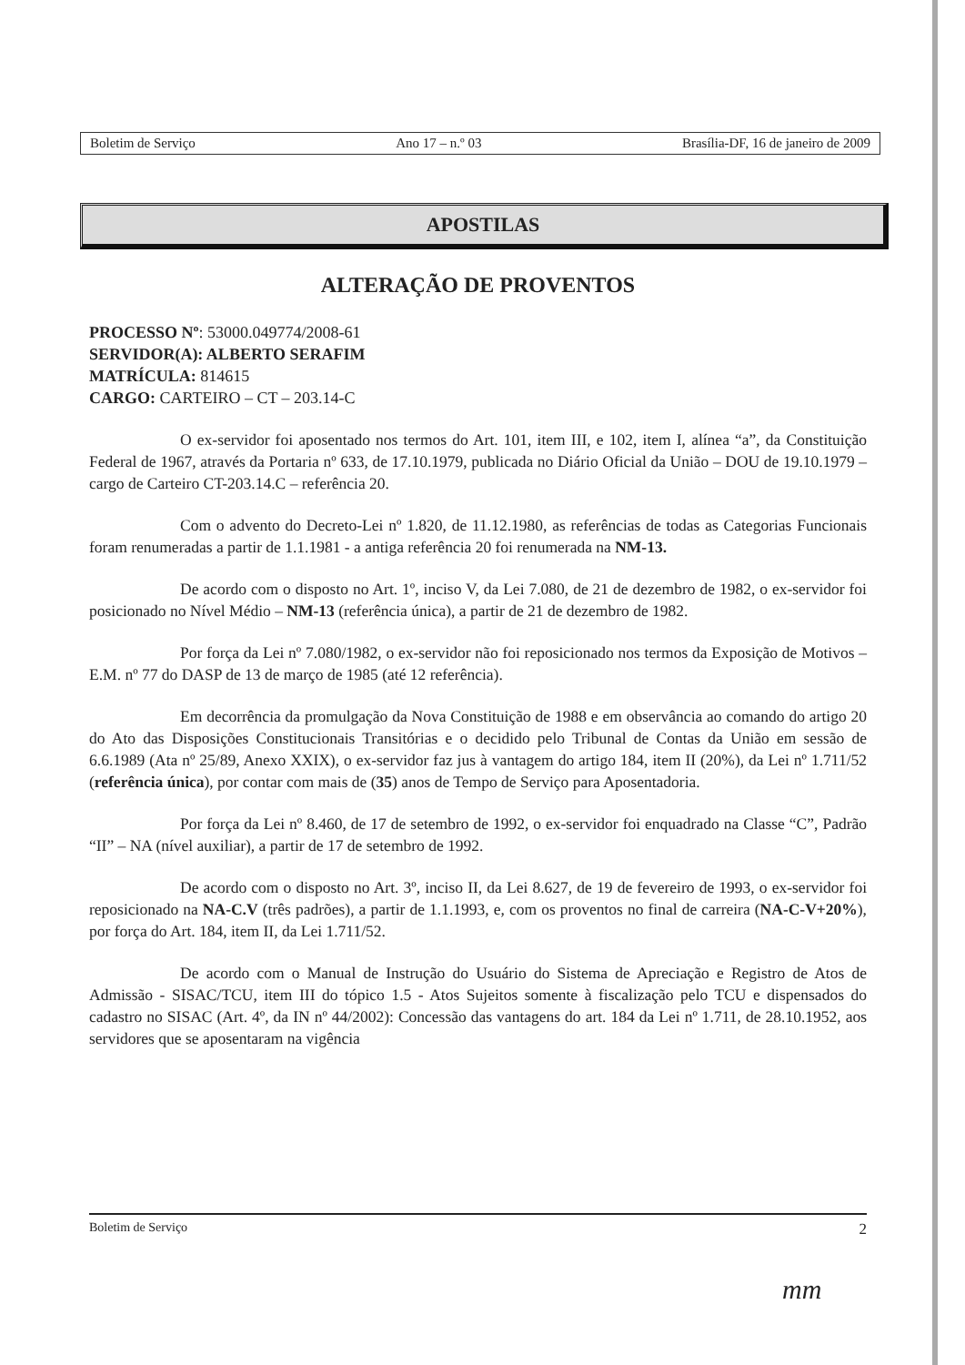Boletim de Serviço Ano 17 – n.º 03 Brasília-DF, 16 de janeiro de 2009
APOSTILAS
ALTERAÇÃO DE PROVENTOS
PROCESSO Nº: 53000.049774/2008-61
SERVIDOR(A): ALBERTO SERAFIM
MATRÍCULA: 814615
CARGO: CARTEIRO – CT – 203.14-C
O ex-servidor foi aposentado nos termos do Art. 101, item III, e 102, item I, alínea “a”, da Constituição Federal de 1967, através da Portaria nº 633, de 17.10.1979, publicada no Diário Oficial da União – DOU de 19.10.1979 – cargo de Carteiro CT-203.14.C – referência 20.
Com o advento do Decreto-Lei nº 1.820, de 11.12.1980, as referências de todas as Categorias Funcionais foram renumeradas a partir de 1.1.1981 - a antiga referência 20 foi renumerada na NM-13.
De acordo com o disposto no Art. 1º, inciso V, da Lei 7.080, de 21 de dezembro de 1982, o ex-servidor foi posicionado no Nível Médio – NM-13 (referência única), a partir de 21 de dezembro de 1982.
Por força da Lei nº 7.080/1982, o ex-servidor não foi reposicionado nos termos da Exposição de Motivos – E.M. nº 77 do DASP de 13 de março de 1985 (até 12 referência).
Em decorrência da promulgação da Nova Constituição de 1988 e em observância ao comando do artigo 20 do Ato das Disposições Constitucionais Transitórias e o decidido pelo Tribunal de Contas da União em sessão de 6.6.1989 (Ata nº 25/89, Anexo XXIX), o ex-servidor faz jus à vantagem do artigo 184, item II (20%), da Lei nº 1.711/52 (referência única), por contar com mais de (35) anos de Tempo de Serviço para Aposentadoria.
Por força da Lei nº 8.460, de 17 de setembro de 1992, o ex-servidor foi enquadrado na Classe “C”, Padrão “II” – NA (nível auxiliar), a partir de 17 de setembro de 1992.
De acordo com o disposto no Art. 3º, inciso II, da Lei 8.627, de 19 de fevereiro de 1993, o ex-servidor foi reposicionado na NA-C.V (três padrões), a partir de 1.1.1993, e, com os proventos no final de carreira (NA-C-V+20%), por força do Art. 184, item II, da Lei 1.711/52.
De acordo com o Manual de Instrução do Usuário do Sistema de Apreciação e Registro de Atos de Admissão - SISAC/TCU, item III do tópico 1.5 - Atos Sujeitos somente à fiscalização pelo TCU e dispensados do cadastro no SISAC (Art. 4º, da IN nº 44/2002): Concessão das vantagens do art. 184 da Lei nº 1.711, de 28.10.1952, aos servidores que se aposentaram na vigência
Boletim de Serviço 2
mm